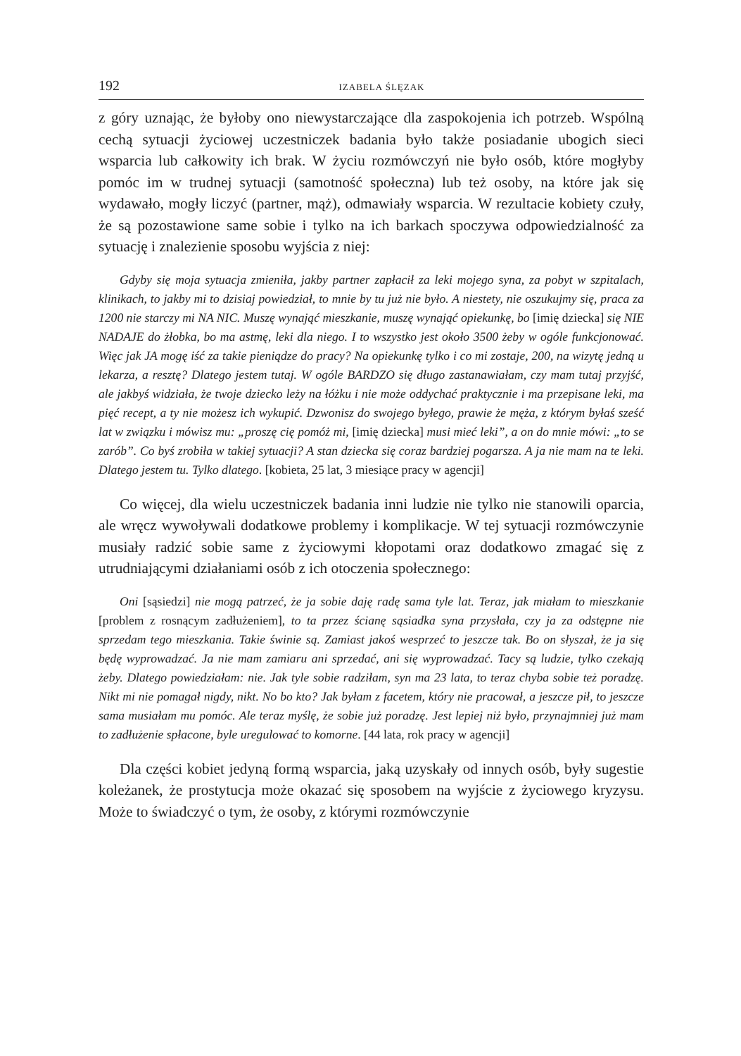192 IZABELA ŚLĘZAK
z góry uznając, że byłoby ono niewystarczające dla zaspokojenia ich potrzeb. Wspólną cechą sytuacji życiowej uczestniczek badania było także posiadanie ubogich sieci wsparcia lub całkowity ich brak. W życiu rozmówczyń nie było osób, które mogłyby pomóc im w trudnej sytuacji (samotność społeczna) lub też osoby, na które jak się wydawało, mogły liczyć (partner, mąż), odmawiały wsparcia. W rezultacie kobiety czuły, że są pozostawione same sobie i tylko na ich barkach spoczywa odpowiedzialność za sytuację i znalezienie sposobu wyjścia z niej:
Gdyby się moja sytuacja zmieniła, jakby partner zapłacił za leki mojego syna, za pobyt w szpitalach, klinikach, to jakby mi to dzisiaj powiedział, to mnie by tu już nie było. A niestety, nie oszukujmy się, praca za 1200 nie starczy mi NA NIC. Muszę wynająć mieszkanie, muszę wynająć opiekunkę, bo [imię dziecka] się NIE NADAJE do żłobka, bo ma astmę, leki dla niego. I to wszystko jest około 3500 żeby w ogóle funkcjonować. Więc jak JA mogę iść za takie pieniądze do pracy? Na opiekunkę tylko i co mi zostaje, 200, na wizytę jedną u lekarza, a resztę? Dlatego jestem tutaj. W ogóle BARDZO się długo zastanawiałam, czy mam tutaj przyjść, ale jakbyś widziała, że twoje dziecko leży na łóżku i nie może oddychać praktycznie i ma przepisane leki, ma pięć recept, a ty nie możesz ich wykupić. Dzwonisz do swojego byłego, prawie że męża, z którym byłaś sześć lat w związku i mówisz mu: „proszę cię pomóż mi, [imię dziecka] musi mieć leki”, a on do mnie mówi: „to se zarób”. Co byś zrobiła w takiej sytuacji? A stan dziecka się coraz bardziej pogarsza. A ja nie mam na te leki. Dlatego jestem tu. Tylko dlatego. [kobieta, 25 lat, 3 miesiące pracy w agencji]
Co więcej, dla wielu uczestniczek badania inni ludzie nie tylko nie stanowili oparcia, ale wręcz wywoływali dodatkowe problemy i komplikacje. W tej sytuacji rozmówczynie musiały radzić sobie same z życiowymi kłopotami oraz dodatkowo zmagać się z utrudniającymi działaniami osób z ich otoczenia społecznego:
Oni [sąsiedzi] nie mogą patrzeć, że ja sobie daję radę sama tyle lat. Teraz, jak miałam to mieszkanie [problem z rosnącym zadłużeniem], to ta przez ścianę sąsiadka syna przysłała, czy ja za odstępne nie sprzedam tego mieszkania. Takie świnie są. Zamiast jakoś wesprzeć to jeszcze tak. Bo on słyszał, że ja się będę wyprowadzać. Ja nie mam zamiaru ani sprzedać, ani się wyprowadzać. Tacy są ludzie, tylko czekają żeby. Dlatego powiedziałam: nie. Jak tyle sobie radziłam, syn ma 23 lata, to teraz chyba sobie też poradzę. Nikt mi nie pomagał nigdy, nikt. No bo kto? Jak byłam z facetem, który nie pracował, a jeszcze pił, to jeszcze sama musiałam mu pomóc. Ale teraz myślę, że sobie już poradzę. Jest lepiej niż było, przynajmniej już mam to zadłużenie spłacone, byle uregulować to komorne. [44 lata, rok pracy w agencji]
Dla części kobiet jedyną formą wsparcia, jaką uzyskały od innych osób, były sugestie koleżanek, że prostytucja może okazać się sposobem na wyjście z życiowego kryzysu. Może to świadczyć o tym, że osoby, z którymi rozmówczynie